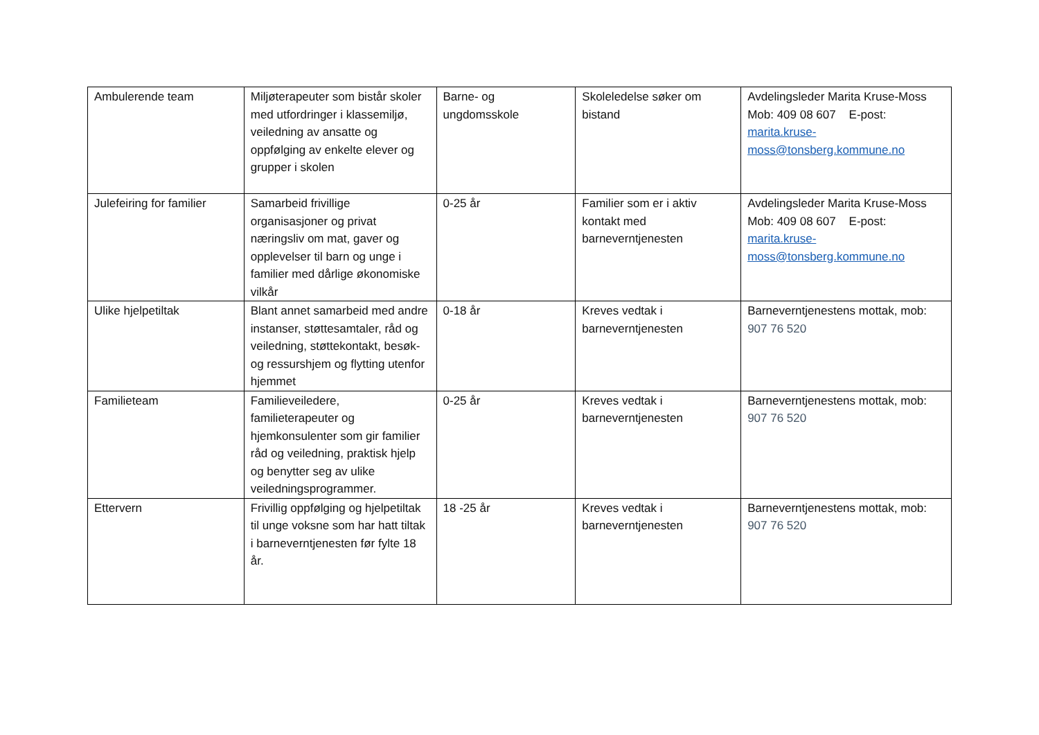| Ambulerende team | Miljøterapeuter som bistår skoler med utfordringer i klassemiljø, veiledning av ansatte og oppfølging av enkelte elever og grupper i skolen | Barne- og ungdomsskole | Skoleledelse søker om bistand | Avdelingsleder Marita Kruse-Moss Mob: 409 08 607 E-post: marita.kruse-moss@tonsberg.kommune.no |
| Julefeiring for familier | Samarbeid frivillige organisasjoner og privat næringsliv om mat, gaver og opplevelser til barn og unge i familier med dårlige økonomiske vilkår | 0-25 år | Familier som er i aktiv kontakt med barneverntjenesten | Avdelingsleder Marita Kruse-Moss Mob: 409 08 607 E-post: marita.kruse-moss@tonsberg.kommune.no |
| Ulike hjelpetiltak | Blant annet samarbeid med andre instanser, støttesamtaler, råd og veiledning, støttekontakt, besøk- og ressurshjem og flytting utenfor hjemmet | 0-18 år | Kreves vedtak i barneverntjenesten | Barneverntjenestens mottak, mob: 907 76 520 |
| Familieteam | Familieveiledere, familieterapeuter og hjemkonsulenter som gir familier råd og veiledning, praktisk hjelp og benytter seg av ulike veiledningsprogrammer. | 0-25 år | Kreves vedtak i barneverntjenesten | Barneverntjenestens mottak, mob: 907 76 520 |
| Ettervern | Frivillig oppfølging og hjelpetiltak til unge voksne som har hatt tiltak i barneverntjenesten før fylte 18 år. | 18 -25 år | Kreves vedtak i barneverntjenesten | Barneverntjenestens mottak, mob: 907 76 520 |